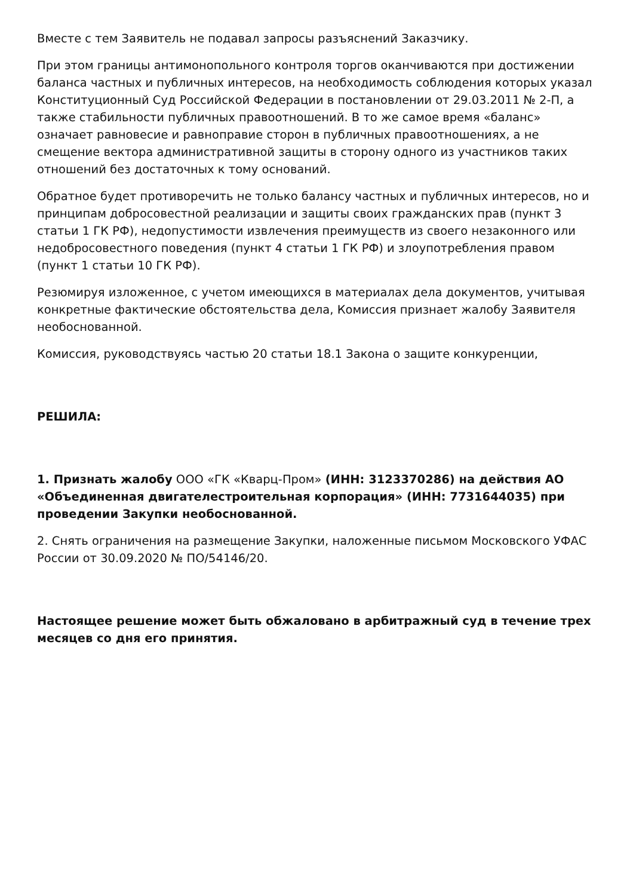Вместе с тем Заявитель не подавал запросы разъяснений Заказчику.
При этом границы антимонопольного контроля торгов оканчиваются при достижении баланса частных и публичных интересов, на необходимость соблюдения которых указал Конституционный Суд Российской Федерации в постановлении от 29.03.2011 № 2-П, а также стабильности публичных правоотношений. В то же самое время «баланс» означает равновесие и равноправие сторон в публичных правоотношениях, а не смещение вектора административной защиты в сторону одного из участников таких отношений без достаточных к тому оснований.
Обратное будет противоречить не только балансу частных и публичных интересов, но и принципам добросовестной реализации и защиты своих гражданских прав (пункт 3 статьи 1 ГК РФ), недопустимости извлечения преимуществ из своего незаконного или недобросовестного поведения (пункт 4 статьи 1 ГК РФ) и злоупотребления правом (пункт 1 статьи 10 ГК РФ).
Резюмируя изложенное, с учетом имеющихся в материалах дела документов, учитывая конкретные фактические обстоятельства дела, Комиссия признает жалобу Заявителя необоснованной.
Комиссия, руководствуясь частью 20 статьи 18.1 Закона о защите конкуренции,
РЕШИЛА:
1. Признать жалобу ООО «ГК «Кварц-Пром» (ИНН: 3123370286) на действия АО «Объединенная двигателестроительная корпорация» (ИНН: 7731644035) при проведении Закупки необоснованной.
2. Снять ограничения на размещение Закупки, наложенные письмом Московского УФАС России от 30.09.2020 № ПО/54146/20.
Настоящее решение может быть обжаловано в арбитражный суд в течение трех месяцев со дня его принятия.